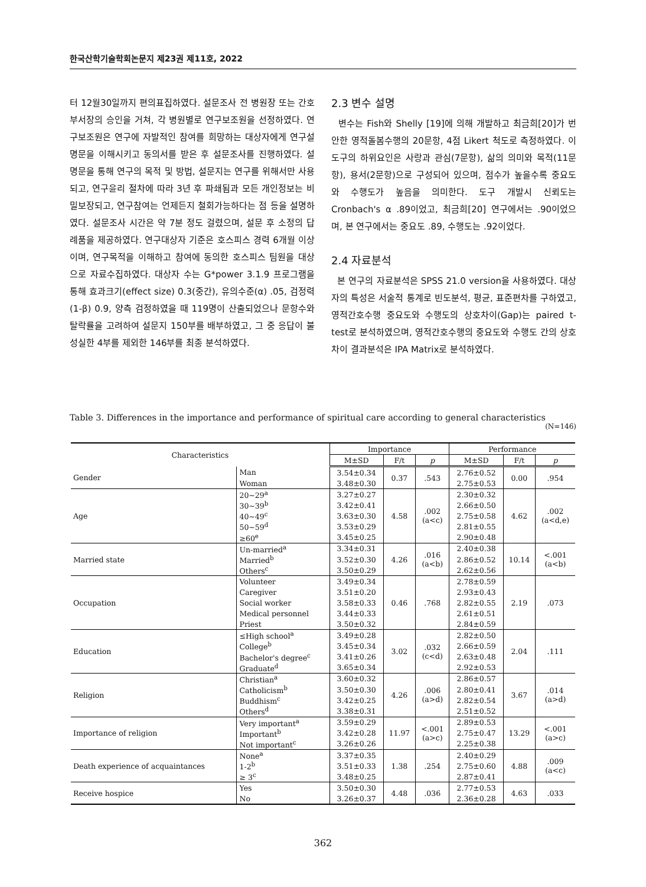한국산학기술학회논문지 제23권 제11호, 2022
터 12월30일까지 편의표집하였다. 설문조사 전 병원장 또는 간호부서장의 승인을 거쳐, 각 병원별로 연구보조원을 선정하였다. 연구보조원은 연구에 자발적인 참여를 희망하는 대상자에게 연구설명문을 이해시키고 동의서를 받은 후 설문조사를 진행하였다. 설명문을 통해 연구의 목적 및 방법, 설문지는 연구를 위해서만 사용되고, 연구윤리 절차에 따라 3년 후 파쇄됨과 모든 개인정보는 비밀보장되고, 연구참여는 언제든지 철회가능하다는 점 등을 설명하였다. 설문조사 시간은 약 7분 정도 걸렸으며, 설문 후 소정의 답례품을 제공하였다. 연구대상자 기준은 호스피스 경력 6개월 이상이며, 연구목적을 이해하고 참여에 동의한 호스피스 팀원을 대상으로 자료수집하였다. 대상자 수는 G*power 3.1.9 프로그램을 통해 효과크기(effect size) 0.3(중간), 유의수준(α) .05, 검정력(1-β) 0.9, 양측 검정하였을 때 119명이 산출되었으나 문항수와 탈락률을 고려하여 설문지 150부를 배부하였고, 그 중 응답이 불성실한 4부를 제외한 146부를 최종 분석하였다.
2.3 변수 설명
변수는 Fish와 Shelly [19]에 의해 개발하고 최금희[20]가 번안한 영적돌봄수행의 20문항, 4점 Likert 척도로 측정하였다. 이 도구의 하위요인은 사랑과 관심(7문항), 삶의 의미와 목적(11문항), 용서(2문항)으로 구성되어 있으며, 점수가 높을수록 중요도와 수행도가 높음을 의미한다. 도구 개발시 신뢰도는 Cronbach's α .89이었고, 최금희[20] 연구에서는 .90이었으며, 본 연구에서는 중요도 .89, 수행도는 .92이었다.
2.4 자료분석
본 연구의 자료분석은 SPSS 21.0 version을 사용하였다. 대상자의 특성은 서술적 통계로 빈도분석, 평균, 표준편차를 구하였고, 영적간호수행 중요도와 수행도의 상호차이(Gap)는 paired t-test로 분석하였으며, 영적간호수행의 중요도와 수행도 간의 상호차이 결과분석은 IPA Matrix로 분석하였다.
Table 3. Differences in the importance and performance of spiritual care according to general characteristics
(N=146)
| Characteristics | | Importance | | | Performance | | |
| --- | --- | --- | --- | --- | --- | --- | --- |
| | | M±SD | F/t | p | M±SD | F/t | p |
| Gender | Man | 3.54±0.34 | 0.37 | .543 | 2.76±0.52 | 0.00 | .954 |
| | Woman | 3.48±0.30 | | | 2.75±0.53 | | |
| Age | 20~29<sup>a</sup> | 3.27±0.27 | 4.58 | .002 (a<c) | 2.30±0.32 | 4.62 | .002 (a<d,e) |
| | 30~39<sup>b</sup> | 3.42±0.41 | | | 2.66±0.50 | | |
| | 40~49<sup>c</sup> | 3.63±0.30 | | | 2.75±0.58 | | |
| | 50~59<sup>d</sup> | 3.53±0.29 | | | 2.81±0.55 | | |
| | ≥60<sup>e</sup> | 3.45±0.25 | | | 2.90±0.48 | | |
| Married state | Un-married<sup>a</sup> | 3.34±0.31 | 4.26 | .016 (a<b) | 2.40±0.38 | 10.14 | <.001 (a<b) |
| | Married<sup>b</sup> | 3.52±0.30 | | | 2.86±0.52 | | |
| | Others<sup>c</sup> | 3.50±0.29 | | | 2.62±0.56 | | |
| Occupation | Volunteer | 3.49±0.34 | 0.46 | .768 | 2.78±0.59 | 2.19 | .073 |
| | Caregiver | 3.51±0.20 | | | 2.93±0.43 | | |
| | Social worker | 3.58±0.33 | | | 2.82±0.55 | | |
| | Medical personnel | 3.44±0.33 | | | 2.61±0.51 | | |
| | Priest | 3.50±0.32 | | | 2.84±0.59 | | |
| Education | ≤High school<sup>a</sup> | 3.49±0.28 | 3.02 | .032 (c<d) | 2.82±0.50 | 2.04 | .111 |
| | College<sup>b</sup> | 3.45±0.34 | | | 2.66±0.59 | | |
| | Bachelor's degree<sup>c</sup> | 3.41±0.26 | | | 2.63±0.48 | | |
| | Graduate<sup>d</sup> | 3.65±0.34 | | | 2.92±0.53 | | |
| Religion | Christian<sup>a</sup> | 3.60±0.32 | 4.26 | .006 (a>d) | 2.86±0.57 | 3.67 | .014 (a>d) |
| | Catholicism<sup>b</sup> | 3.50±0.30 | | | 2.80±0.41 | | |
| | Buddhism<sup>c</sup> | 3.42±0.25 | | | 2.82±0.54 | | |
| | Others<sup>d</sup> | 3.38±0.31 | | | 2.51±0.52 | | |
| Importance of religion | Very important<sup>a</sup> | 3.59±0.29 | 11.97 | <.001 (a>c) | 2.89±0.53 | 13.29 | <.001 (a>c) |
| | Important<sup>b</sup> | 3.42±0.28 | | | 2.75±0.47 | | |
| | Not important<sup>c</sup> | 3.26±0.26 | | | 2.25±0.38 | | |
| Death experience of acquaintances | None<sup>a</sup> | 3.37±0.35 | 1.38 | .254 | 2.40±0.29 | 4.88 | .009 (a<c) |
| | 1-2<sup>b</sup> | 3.51±0.33 | | | 2.75±0.60 | | |
| | ≥ 3<sup>c</sup> | 3.48±0.25 | | | 2.87±0.41 | | |
| Receive hospice | Yes | 3.50±0.30 | 4.48 | .036 | 2.77±0.53 | 4.63 | .033 |
| | No | 3.26±0.37 | | | 2.36±0.28 | | |
362